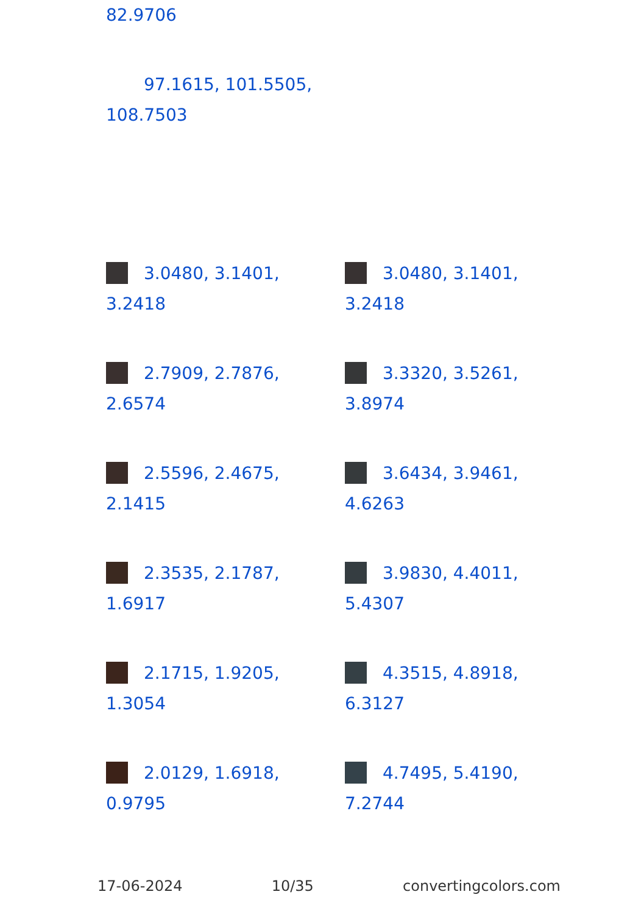82.9706
97.1615, 101.5505, 108.7503
3.0480, 3.1401, 3.2418
3.0480, 3.1401, 3.2418
2.7909, 2.7876, 2.6574
3.3320, 3.5261, 3.8974
2.5596, 2.4675, 2.1415
3.6434, 3.9461, 4.6263
2.3535, 2.1787, 1.6917
3.9830, 4.4011, 5.4307
2.1715, 1.9205, 1.3054
4.3515, 4.8918, 6.3127
2.0129, 1.6918, 0.9795
4.7495, 5.4190, 7.2744
17-06-2024 10/35 convertingcolors.com